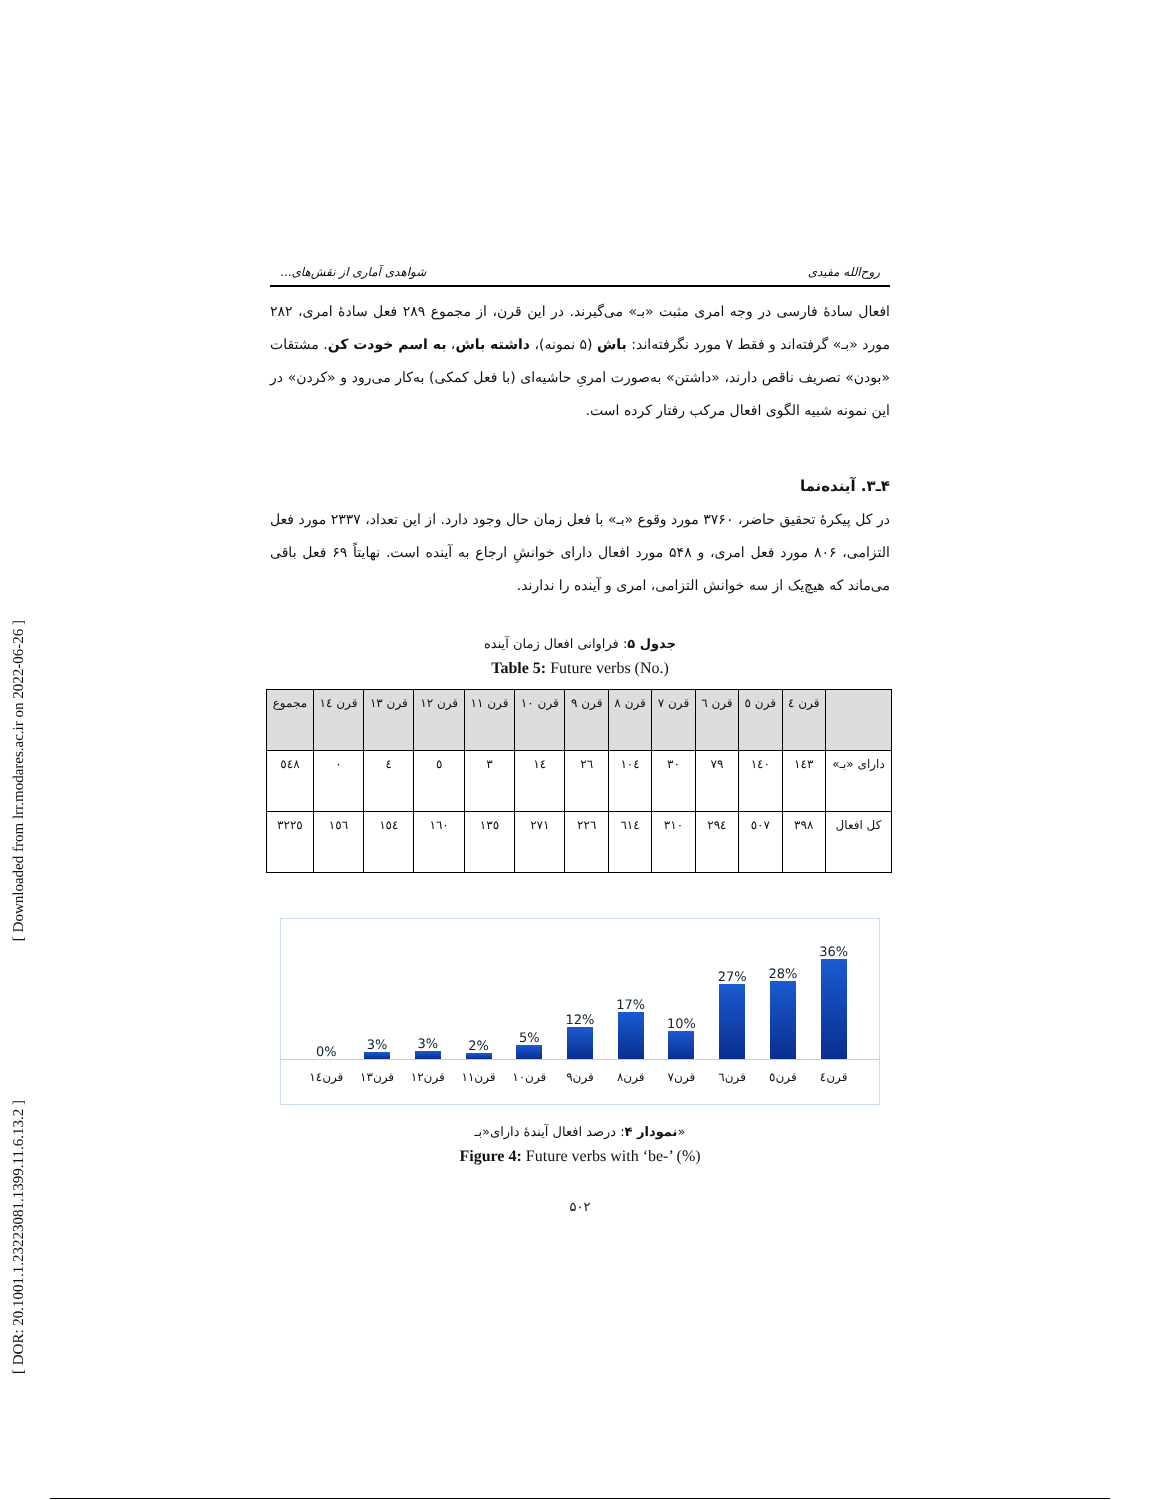[ Downloaded from lrr.modares.ac.ir on 2022-06-26 ]
[ DOR: 20.1001.1.23223081.1399.11.6.13.2 ]
روح‌الله مفیدی شواهدی آماری از نقش‌های...
افعال سادهٔ فارسی در وجه امری مثبت «بـ» می‌گیرند. در این قرن، از مجموع ۲۸۹ فعل سادهٔ امری، ۲۸۲ مورد «بـ» گرفته‌اند و فقط ۷ مورد نگرفته‌اند: باش (۵ نمونه)، داشته باش، به اسم خودت کن. مشتقات «بودن» تصریف ناقص دارند، «داشتن» به‌صورت امریِ حاشیه‌ای (با فعل کمکی) به‌کار می‌رود و «کردن» در این نمونه شبیه الگوی افعال مرکب رفتار کرده است.
۴ـ۳. آینده‌نما
در کل پیکرهٔ تحقیق حاضر، ۳۷۶۰ مورد وقوع «بـ» با فعل زمان حال وجود دارد. از این تعداد، ۲۳۳۷ مورد فعل التزامی، ۸۰۶ مورد فعل امری، و ۵۴۸ مورد افعال دارای خوانشِ ارجاع به آینده است. نهایتاً ۶۹ فعل باقی می‌ماند که هیچ‌یک از سه خوانش التزامی، امری و آینده را ندارند.
جدول ۵: فراوانی افعال زمان آینده
Table 5: Future verbs (No.)
| | قرن ٤ | قرن ٥ | قرن ٦ | قرن ٧ | قرن ٨ | قرن ٩ | قرن ١٠ | قرن ١١ | قرن ١٢ | قرن ١٣ | قرن ١٤ | مجموع |
| --- | --- | --- | --- | --- | --- | --- | --- | --- | --- | --- | --- | --- |
| دارای «بـ» | ١٤٣ | ١٤٠ | ٧٩ | ٣٠ | ١٠٤ | ٢٦ | ١٤ | ٣ | ٥ | ٤ | ٠ | ٥٤٨ |
| کل افعال | ٣٩٨ | ٥٠٧ | ٢٩٤ | ٣١٠ | ٦١٤ | ٢٢٦ | ٢٧١ | ١٣٥ | ١٦٠ | ١٥٤ | ١٥٦ | ٣٢٢٥ |
36%
28%
27%
10%
17%
12%
5%
2%
3%
3%
0%
قرن٤ قرن٥ قرن٦ قرن٧ قرن٨ قرن٩ قرن١٠ قرن١١ قرن١٢ قرن١٣ قرن١٤
نمودار ۴: درصد افعال آیندهٔ دارای«بـ»
Figure 4: Future verbs with ‘be-’ (%)
۵۰۲